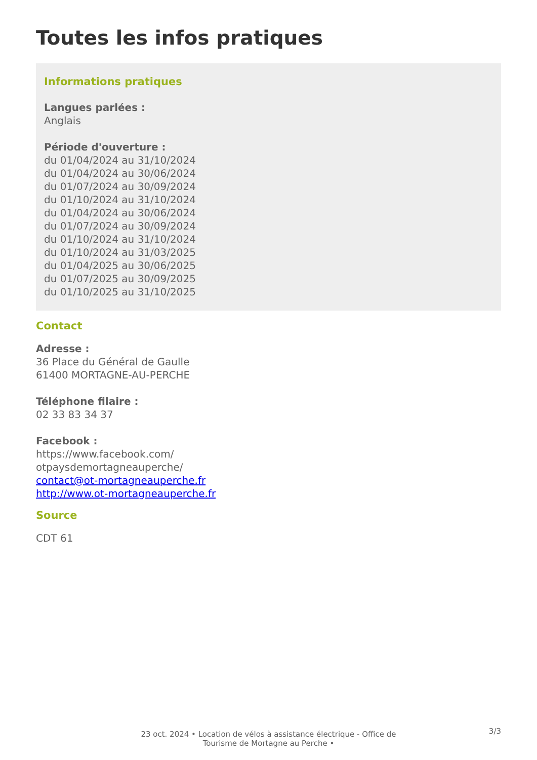Toutes les infos pratiques
Informations pratiques
Langues parlées :
Anglais
Période d'ouverture :
du 01/04/2024 au 31/10/2024
du 01/04/2024 au 30/06/2024
du 01/07/2024 au 30/09/2024
du 01/10/2024 au 31/10/2024
du 01/04/2024 au 30/06/2024
du 01/07/2024 au 30/09/2024
du 01/10/2024 au 31/10/2024
du 01/10/2024 au 31/03/2025
du 01/04/2025 au 30/06/2025
du 01/07/2025 au 30/09/2025
du 01/10/2025 au 31/10/2025
Contact
Adresse :
36 Place du Général de Gaulle
61400 MORTAGNE-AU-PERCHE
Téléphone filaire :
02 33 83 34 37
Facebook :
https://www.facebook.com/
otpaysdemortagneauperche/
contact@ot-mortagneauperche.fr
http://www.ot-mortagneauperche.fr
Source
CDT 61
23 oct. 2024 • Location de vélos à assistance électrique - Office de
Tourisme de Mortagne au Perche •
3/3